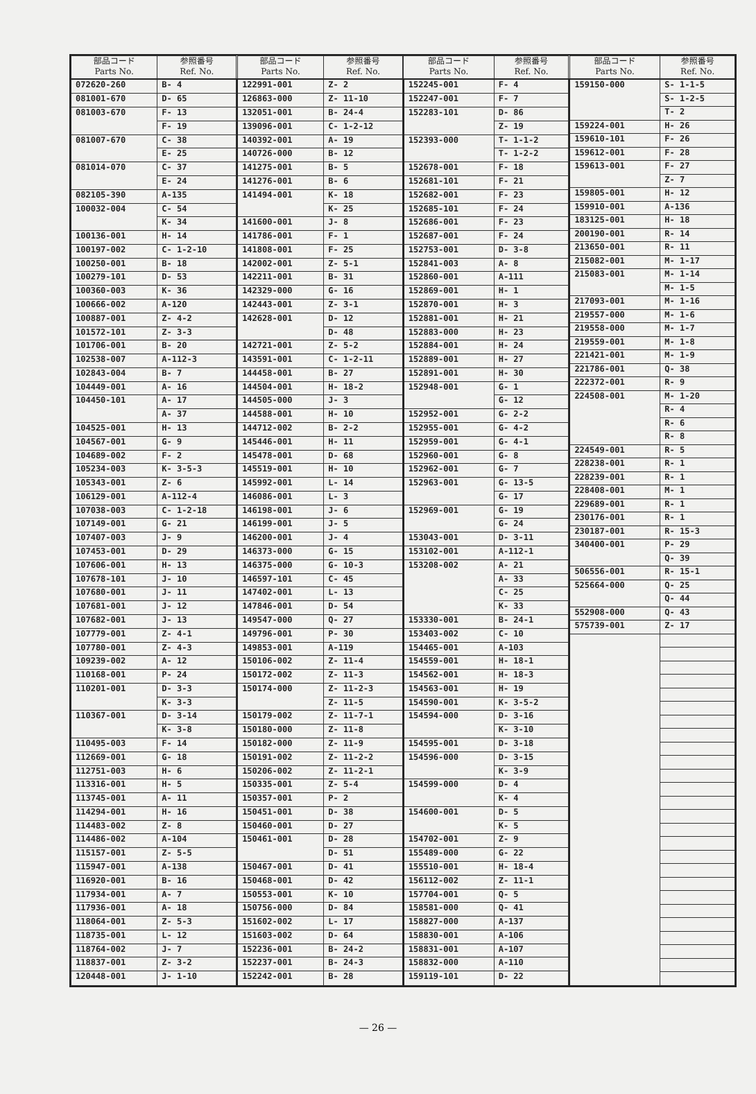| 部品コード Parts No. | 参照番号 Ref. No. |
| --- | --- |
| 072620-260 | B- 4 |
| 081001-670 | D- 65 |
| 081003-670 | F- 13 |
| | F- 19 |
| 081007-670 | C- 38 |
| | E- 25 |
| 081014-070 | C- 37 |
| | E- 24 |
| 082105-390 | A-135 |
| 100032-004 | C- 54 |
| | K- 34 |
| 100136-001 | H- 14 |
| 100197-002 | C- 1-2-10 |
| 100250-001 | B- 18 |
| 100279-101 | D- 53 |
| 100360-003 | K- 36 |
| 100666-002 | A-120 |
| 100887-001 | Z- 4-2 |
| 101572-101 | Z- 3-3 |
| 101706-001 | B- 20 |
| 102538-007 | A-112-3 |
| 102843-004 | B- 7 |
| 104449-001 | A- 16 |
| 104450-101 | A- 17 |
| | A- 37 |
| 104525-001 | H- 13 |
| 104567-001 | G- 9 |
| 104689-002 | F- 2 |
| 105234-003 | K- 3-5-3 |
| 105343-001 | Z- 6 |
| 106129-001 | A-112-4 |
| 107038-003 | C- 1-2-18 |
| 107149-001 | G- 21 |
| 107407-003 | J- 9 |
| 107453-001 | D- 29 |
| 107606-001 | H- 13 |
| 107678-101 | J- 10 |
| 107680-001 | J- 11 |
| 107681-001 | J- 12 |
| 107682-001 | J- 13 |
| 107779-001 | Z- 4-1 |
| 107780-001 | Z- 4-3 |
| 109239-002 | A- 12 |
| 110168-001 | P- 24 |
| 110201-001 | D- 3-3 |
| | K- 3-3 |
| 110367-001 | D- 3-14 |
| | K- 3-8 |
| 110495-003 | F- 14 |
| 112669-001 | G- 18 |
| 112751-003 | H- 6 |
| 113316-001 | H- 5 |
| 113745-001 | A- 11 |
| 114294-001 | H- 16 |
| 114483-002 | Z- 8 |
| 114486-002 | A-104 |
| 115157-001 | Z- 5-5 |
| 115947-001 | A-138 |
| 116920-001 | B- 16 |
| 117934-001 | A- 7 |
| 117936-001 | A- 18 |
| 118064-001 | Z- 5-3 |
| 118735-001 | L- 12 |
| 118764-002 | J- 7 |
| 118837-001 | Z- 3-2 |
| 120448-001 | J- 1-10 |
| 部品コード Parts No. | 参照番号 Ref. No. |
| --- | --- |
| 122991-001 | Z- 2 |
| 126863-000 | Z- 11-10 |
| 132051-001 | B- 24-4 |
| 139096-001 | C- 1-2-12 |
| 140392-001 | A- 19 |
| 140726-000 | B- 12 |
| 141275-001 | B- 5 |
| 141276-001 | B- 6 |
| 141494-001 | K- 18 |
| | K- 25 |
| 141600-001 | J- 8 |
| 141786-001 | F- 1 |
| 141808-001 | F- 25 |
| 142002-001 | Z- 5-1 |
| 142211-001 | B- 31 |
| 142329-000 | G- 16 |
| 142443-001 | Z- 3-1 |
| 142628-001 | D- 12 |
| | D- 48 |
| 142721-001 | Z- 5-2 |
| 143591-001 | C- 1-2-11 |
| 144458-001 | B- 27 |
| 144504-001 | H- 18-2 |
| 144505-000 | J- 3 |
| 144588-001 | H- 10 |
| 144712-002 | B- 2-2 |
| 145446-001 | H- 11 |
| 145478-001 | D- 68 |
| 145519-001 | H- 10 |
| 145992-001 | L- 14 |
| 146086-001 | L- 3 |
| 146198-001 | J- 6 |
| 146199-001 | J- 5 |
| 146200-001 | J- 4 |
| 146373-000 | G- 15 |
| 146375-000 | G- 10-3 |
| 146597-101 | C- 45 |
| 147402-001 | L- 13 |
| 147846-001 | D- 54 |
| 149547-000 | Q- 27 |
| 149796-001 | P- 30 |
| 149853-001 | A-119 |
| 150106-002 | Z- 11-4 |
| 150172-002 | Z- 11-3 |
| 150174-000 | Z- 11-2-3 |
| | Z- 11-5 |
| 150179-002 | Z- 11-7-1 |
| 150180-000 | Z- 11-8 |
| 150182-000 | Z- 11-9 |
| 150191-002 | Z- 11-2-2 |
| 150206-002 | Z- 11-2-1 |
| 150335-001 | Z- 5-4 |
| 150357-001 | P- 2 |
| 150451-001 | D- 38 |
| 150460-001 | D- 27 |
| 150461-001 | D- 28 |
| | D- 51 |
| 150467-001 | D- 41 |
| 150468-001 | D- 42 |
| 150553-001 | K- 10 |
| 150756-000 | D- 84 |
| 151602-002 | L- 17 |
| 151603-002 | D- 64 |
| 152236-001 | B- 24-2 |
| 152237-001 | B- 24-3 |
| 152242-001 | B- 28 |
| 部品コード Parts No. | 参照番号 Ref. No. |
| --- | --- |
| 152245-001 | F- 4 |
| 152247-001 | F- 7 |
| 152283-101 | D- 86 |
| | Z- 19 |
| 152393-000 | T- 1-1-2 |
| | T- 1-2-2 |
| 152678-001 | F- 18 |
| 152681-101 | F- 21 |
| 152682-001 | F- 23 |
| 152685-101 | F- 24 |
| 152686-001 | F- 23 |
| 152687-001 | F- 24 |
| 152753-001 | D- 3-8 |
| 152841-003 | A- 8 |
| 152860-001 | A-111 |
| 152869-001 | H- 1 |
| 152870-001 | H- 3 |
| 152881-001 | H- 21 |
| 152883-000 | H- 23 |
| 152884-001 | H- 24 |
| 152889-001 | H- 27 |
| 152891-001 | H- 30 |
| 152948-001 | G- 1 |
| | G- 12 |
| 152952-001 | G- 2-2 |
| 152955-001 | G- 4-2 |
| 152959-001 | G- 4-1 |
| 152960-001 | G- 8 |
| 152962-001 | G- 7 |
| 152963-001 | G- 13-5 |
| | G- 17 |
| 152969-001 | G- 19 |
| | G- 24 |
| 153043-001 | D- 3-11 |
| 153102-001 | A-112-1 |
| 153208-002 | A- 21 |
| | A- 33 |
| | C- 25 |
| | K- 33 |
| 153330-001 | B- 24-1 |
| 153403-002 | C- 10 |
| 154465-001 | A-103 |
| 154559-001 | H- 18-1 |
| 154562-001 | H- 18-3 |
| 154563-001 | H- 19 |
| 154590-001 | K- 3-5-2 |
| 154594-000 | D- 3-16 |
| | K- 3-10 |
| 154595-001 | D- 3-18 |
| 154596-000 | D- 3-15 |
| | K- 3-9 |
| 154599-000 | D- 4 |
| | K- 4 |
| 154600-001 | D- 5 |
| | K- 5 |
| 154702-001 | Z- 9 |
| 155489-000 | G- 22 |
| 155510-001 | H- 18-4 |
| 156112-002 | Z- 11-1 |
| 157704-001 | Q- 5 |
| 158581-000 | Q- 41 |
| 158827-000 | A-137 |
| 158830-001 | A-106 |
| 158831-001 | A-107 |
| 158832-000 | A-110 |
| 159119-101 | D- 22 |
| 部品コード Parts No. | 参照番号 Ref. No. |
| --- | --- |
| 159150-000 | S- 1-1-5 |
| | S- 1-2-5 |
| | T- 2 |
| 159224-001 | H- 26 |
| 159610-101 | F- 26 |
| 159612-001 | F- 28 |
| 159613-001 | F- 27 |
| | Z- 7 |
| 159805-001 | H- 12 |
| 159910-001 | A-136 |
| 183125-001 | H- 18 |
| 200190-001 | R- 14 |
| 213650-001 | R- 11 |
| 215082-001 | M- 1-17 |
| 215083-001 | M- 1-14 |
| | M- 1-5 |
| 217093-001 | M- 1-16 |
| 219557-000 | M- 1-6 |
| 219558-000 | M- 1-7 |
| 219559-001 | M- 1-8 |
| 221421-001 | M- 1-9 |
| 221786-001 | Q- 38 |
| 222372-001 | R- 9 |
| 224508-001 | M- 1-20 |
| | R- 4 |
| | R- 6 |
| | R- 8 |
| 224549-001 | R- 5 |
| 228238-001 | R- 1 |
| 228239-001 | R- 1 |
| 228408-001 | M- 1 |
| 229689-001 | R- 1 |
| 230176-001 | R- 1 |
| 230187-001 | R- 15-3 |
| 340400-001 | P- 29 |
| | Q- 39 |
| 506556-001 | R- 15-1 |
| 525664-000 | Q- 25 |
| | Q- 44 |
| 552908-000 | Q- 43 |
| 575739-001 | Z- 17 |
— 26 —